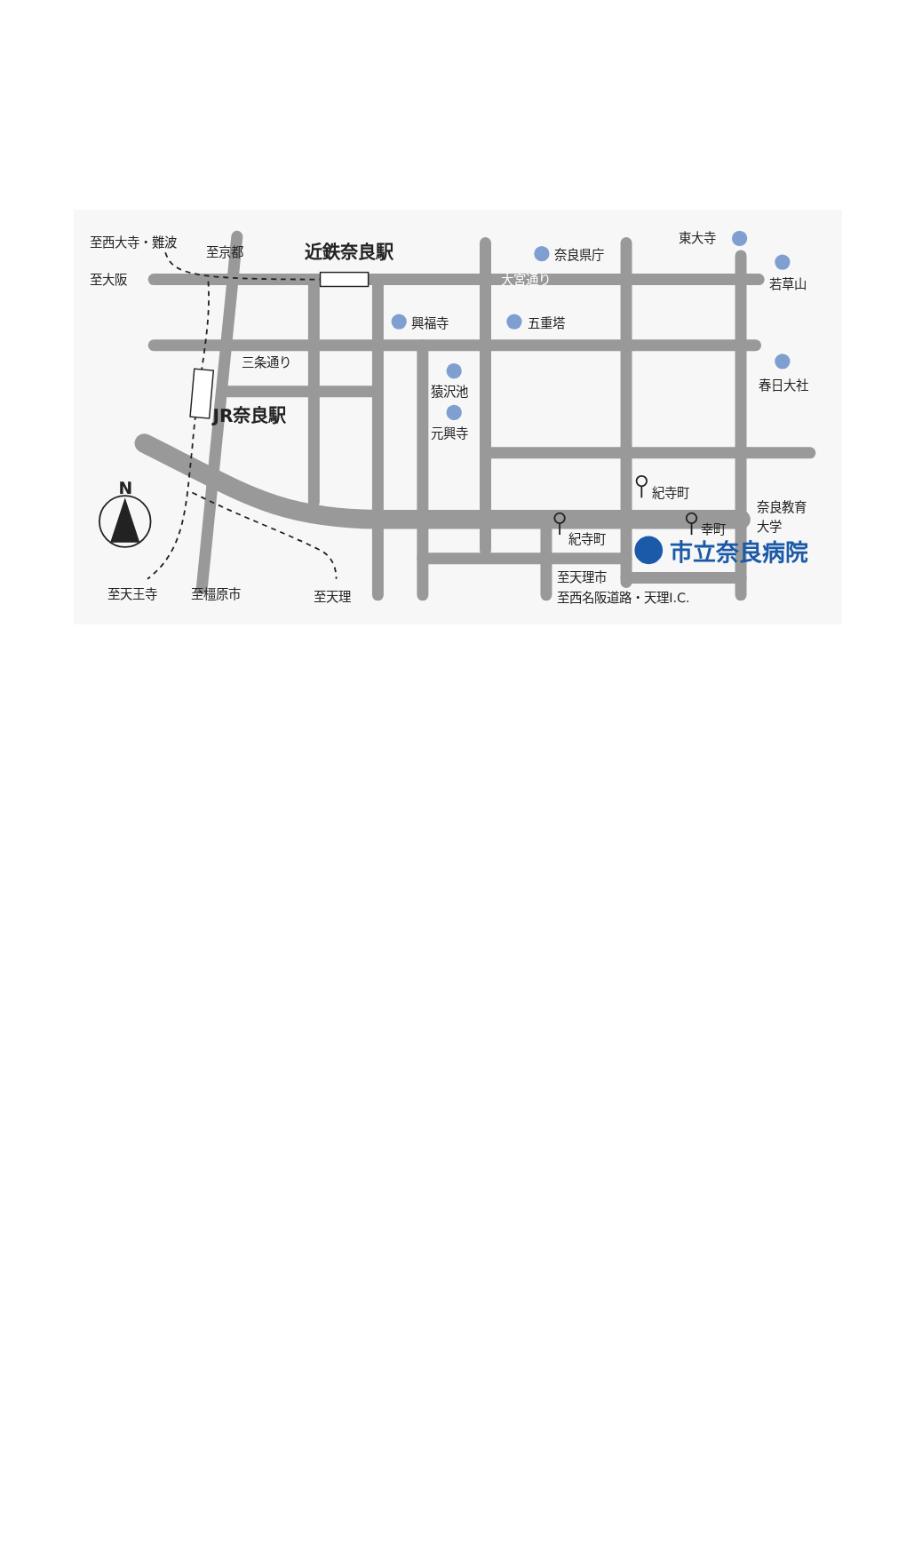至西大寺・難波
至京都
近鉄奈良駅
至大阪
大宮通り
奈良県庁
東大寺
若草山
興福寺
五重塔
三条通り
猿沢池
元興寺
春日大社
JR奈良駅
N
紀寺町
紀寺町
幸町
奈良教育
大学
市立奈良病院
至天理市
至西名阪道路・天理I.C.
至天王寺
至橿原市
至天理